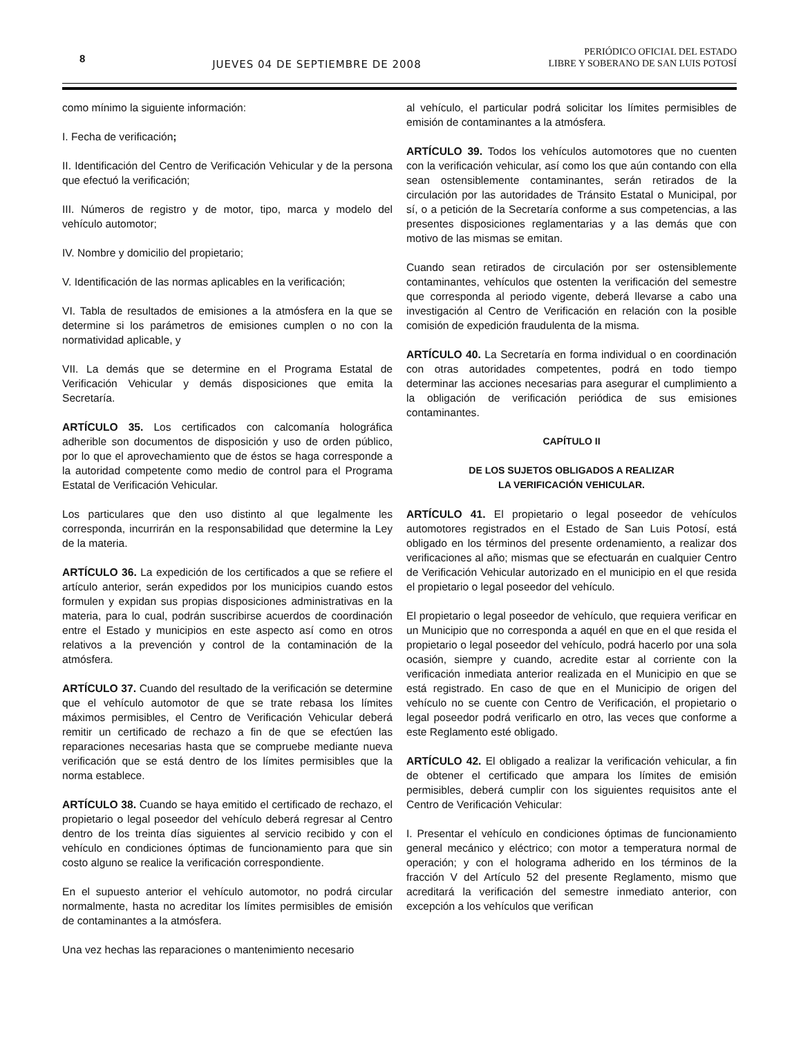8
JUEVES 04 DE SEPTIEMBRE DE 2008
PERIÓDICO OFICIAL DEL ESTADO
LIBRE Y SOBERANO DE SAN LUIS POTOSÍ
como mínimo la siguiente información:
I. Fecha de verificación;
II. Identificación del Centro de Verificación Vehicular y de la persona que efectuó la verificación;
III. Números de registro y de motor, tipo, marca y modelo del vehículo automotor;
IV. Nombre y domicilio del propietario;
V. Identificación de las normas aplicables en la verificación;
VI. Tabla de resultados de emisiones a la atmósfera en la que se determine si los parámetros de emisiones cumplen o no con la normatividad aplicable, y
VII. La demás que se determine en el Programa Estatal de Verificación Vehicular y demás disposiciones que emita la Secretaría.
ARTÍCULO 35. Los certificados con calcomanía holográfica adherible son documentos de disposición y uso de orden público, por lo que el aprovechamiento que de éstos se haga corresponde a la autoridad competente como medio de control para el Programa Estatal de Verificación Vehicular.
Los particulares que den uso distinto al que legalmente les corresponda, incurrirán en la responsabilidad que determine la Ley de la materia.
ARTÍCULO 36. La expedición de los certificados a que se refiere el artículo anterior, serán expedidos por los municipios cuando estos formulen y expidan sus propias disposiciones administrativas en la materia, para lo cual, podrán suscribirse acuerdos de coordinación entre el Estado y municipios en este aspecto así como en otros relativos a la prevención y control de la contaminación de la atmósfera.
ARTÍCULO 37. Cuando del resultado de la verificación se determine que el vehículo automotor de que se trate rebasa los límites máximos permisibles, el Centro de Verificación Vehicular deberá remitir un certificado de rechazo a fin de que se efectúen las reparaciones necesarias hasta que se compruebe mediante nueva verificación que se está dentro de los límites permisibles que la norma establece.
ARTÍCULO 38. Cuando se haya emitido el certificado de rechazo, el propietario o legal poseedor del vehículo deberá regresar al Centro dentro de los treinta días siguientes al servicio recibido y con el vehículo en condiciones óptimas de funcionamiento para que sin costo alguno se realice la verificación correspondiente.
En el supuesto anterior el vehículo automotor, no podrá circular normalmente, hasta no acreditar los límites permisibles de emisión de contaminantes a la atmósfera.
Una vez hechas las reparaciones o mantenimiento necesario
al vehículo, el particular podrá solicitar los límites permisibles de emisión de contaminantes a la atmósfera.
ARTÍCULO 39. Todos los vehículos automotores que no cuenten con la verificación vehicular, así como los que aún contando con ella sean ostensiblemente contaminantes, serán retirados de la circulación por las autoridades de Tránsito Estatal o Municipal, por sí, o a petición de la Secretaría conforme a sus competencias, a las presentes disposiciones reglamentarias y a las demás que con motivo de las mismas se emitan.
Cuando sean retirados de circulación por ser ostensiblemente contaminantes, vehículos que ostenten la verificación del semestre que corresponda al periodo vigente, deberá llevarse a cabo una investigación al Centro de Verificación en relación con la posible comisión de expedición fraudulenta de la misma.
ARTÍCULO 40. La Secretaría en forma individual o en coordinación con otras autoridades competentes, podrá en todo tiempo determinar las acciones necesarias para asegurar el cumplimiento a la obligación de verificación periódica de sus emisiones contaminantes.
CAPÍTULO II
DE LOS SUJETOS OBLIGADOS A REALIZAR
LA VERIFICACIÓN VEHICULAR.
ARTÍCULO 41. El propietario o legal poseedor de vehículos automotores registrados en el Estado de San Luis Potosí, está obligado en los términos del presente ordenamiento, a realizar dos verificaciones al año; mismas que se efectuarán en cualquier Centro de Verificación Vehicular autorizado en el municipio en el que resida el propietario o legal poseedor del vehículo.
El propietario o legal poseedor de vehículo, que requiera verificar en un Municipio que no corresponda a aquél en que en el que resida el propietario o legal poseedor del vehículo, podrá hacerlo por una sola ocasión, siempre y cuando, acredite estar al corriente con la verificación inmediata anterior realizada en el Municipio en que se está registrado. En caso de que en el Municipio de origen del vehículo no se cuente con Centro de Verificación, el propietario o legal poseedor podrá verificarlo en otro, las veces que conforme a este Reglamento esté obligado.
ARTÍCULO 42. El obligado a realizar la verificación vehicular, a fin de obtener el certificado que ampara los límites de emisión permisibles, deberá cumplir con los siguientes requisitos ante el Centro de Verificación Vehicular:
I. Presentar el vehículo en condiciones óptimas de funcionamiento general mecánico y eléctrico; con motor a temperatura normal de operación; y con el holograma adherido en los términos de la fracción V del Artículo 52 del presente Reglamento, mismo que acreditará la verificación del semestre inmediato anterior, con excepción a los vehículos que verifican